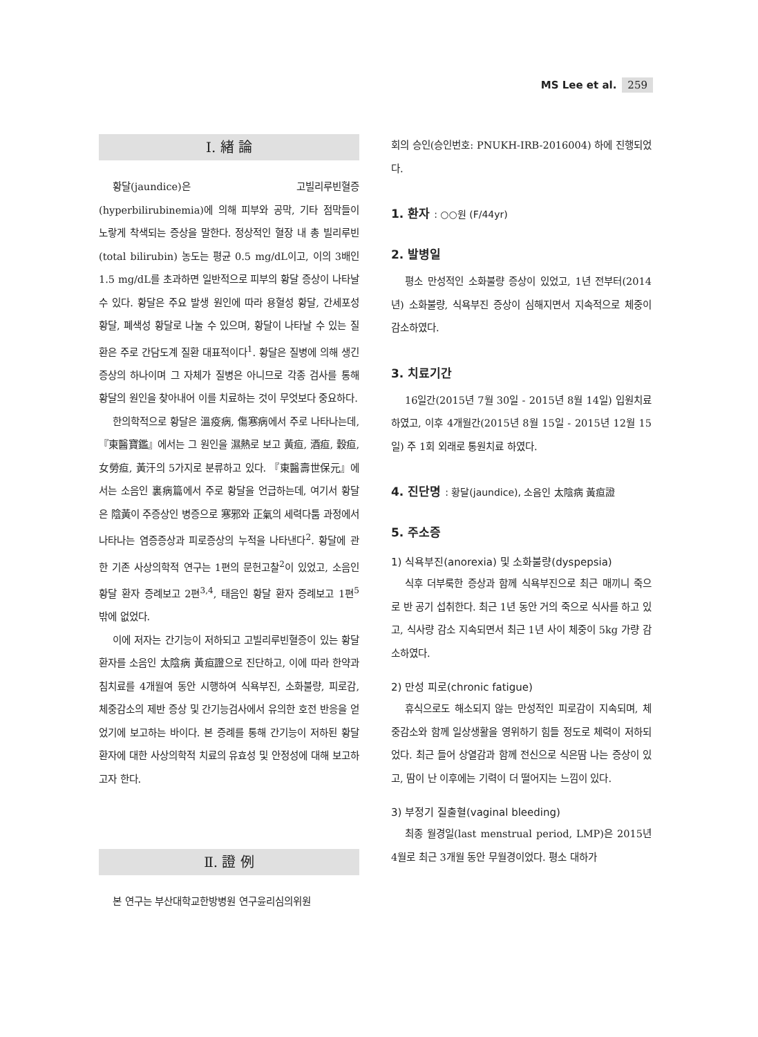MS Lee et al. 259
Ⅰ. 緖 論
황달(jaundice)은 고빌리루빈혈증(hyperbilirubinemia)에 의해 피부와 공막, 기타 점막들이 노랗게 착색되는 증상을 말한다. 정상적인 혈장 내 총 빌리루빈(total bilirubin) 농도는 평균 0.5 mg/dL이고, 이의 3배인 1.5 mg/dL를 초과하면 일반적으로 피부의 황달 증상이 나타날 수 있다. 황달은 주요 발생 원인에 따라 용혈성 황달, 간세포성 황달, 폐색성 황달로 나눌 수 있으며, 황달이 나타날 수 있는 질환은 주로 간담도계 질환 대표적이다<sup>1</sup>. 황달은 질병에 의해 생긴 증상의 하나이며 그 자체가 질병은 아니므로 각종 검사를 통해 황달의 원인을 찾아내어 이를 치료하는 것이 무엇보다 중요하다.
한의학적으로 황달은 溫疫病, 傷寒病에서 주로 나타나는데, 『東醫寶鑑』에서는 그 원인을 濕熱로 보고 黃疸, 酒疸, 穀疸, 女勞疸, 黃汗의 5가지로 분류하고 있다. 『東醫壽世保元』에서는 소음인 裏病篇에서 주로 황달을 언급하는데, 여기서 황달은 陰黃이 주증상인 병증으로 寒邪와 正氣의 세력다툼 과정에서 나타나는 염증증상과 피로증상의 누적을 나타낸다<sup>2</sup>. 황달에 관한 기존 사상의학적 연구는 1편의 문헌고찰<sup>2</sup>이 있었고, 소음인 황달 환자 증례보고 2편<sup>3,4</sup>, 태음인 황달 환자 증례보고 1편<sup>5</sup> 밖에 없었다.
이에 저자는 간기능이 저하되고 고빌리루빈혈증이 있는 황달 환자를 소음인 太陰病 黃疸證으로 진단하고, 이에 따라 한약과 침치료를 4개월여 동안 시행하여 식욕부진, 소화불량, 피로감, 체중감소의 제반 증상 및 간기능검사에서 유의한 호전 반응을 얻었기에 보고하는 바이다. 본 증례를 통해 간기능이 저하된 황달 환자에 대한 사상의학적 치료의 유효성 및 안정성에 대해 보고하고자 한다.
Ⅱ. 證 例
본 연구는 부산대학교한방병원 연구윤리심의위원
회의 승인(승인번호: PNUKH-IRB-2016004) 하에 진행되었다.
1. 환자 : ○○원 (F/44yr)
2. 발병일
평소 만성적인 소화불량 증상이 있었고, 1년 전부터(2014년) 소화불량, 식욕부진 증상이 심해지면서 지속적으로 체중이 감소하였다.
3. 치료기간
16일간(2015년 7월 30일 - 2015년 8월 14일) 입원치료 하였고, 이후 4개월간(2015년 8월 15일 - 2015년 12월 15일) 주 1회 외래로 통원치료 하였다.
4. 진단명 : 황달(jaundice), 소음인 太陰病 黃疸證
5. 주소증
1) 식욕부진(anorexia) 및 소화불량(dyspepsia)
식후 더부룩한 증상과 함께 식욕부진으로 최근 매끼니 죽으로 반 공기 섭취한다. 최근 1년 동안 거의 죽으로 식사를 하고 있고, 식사량 감소 지속되면서 최근 1년 사이 체중이 5kg 가량 감소하였다.
2) 만성 피로(chronic fatigue)
휴식으로도 해소되지 않는 만성적인 피로감이 지속되며, 체중감소와 함께 일상생활을 영위하기 힘들 정도로 체력이 저하되었다. 최근 들어 상열감과 함께 전신으로 식은땀 나는 증상이 있고, 땀이 난 이후에는 기력이 더 떨어지는 느낌이 있다.
3) 부정기 질출혈(vaginal bleeding)
최종 월경일(last menstrual period, LMP)은 2015년 4월로 최근 3개월 동안 무월경이었다. 평소 대하가